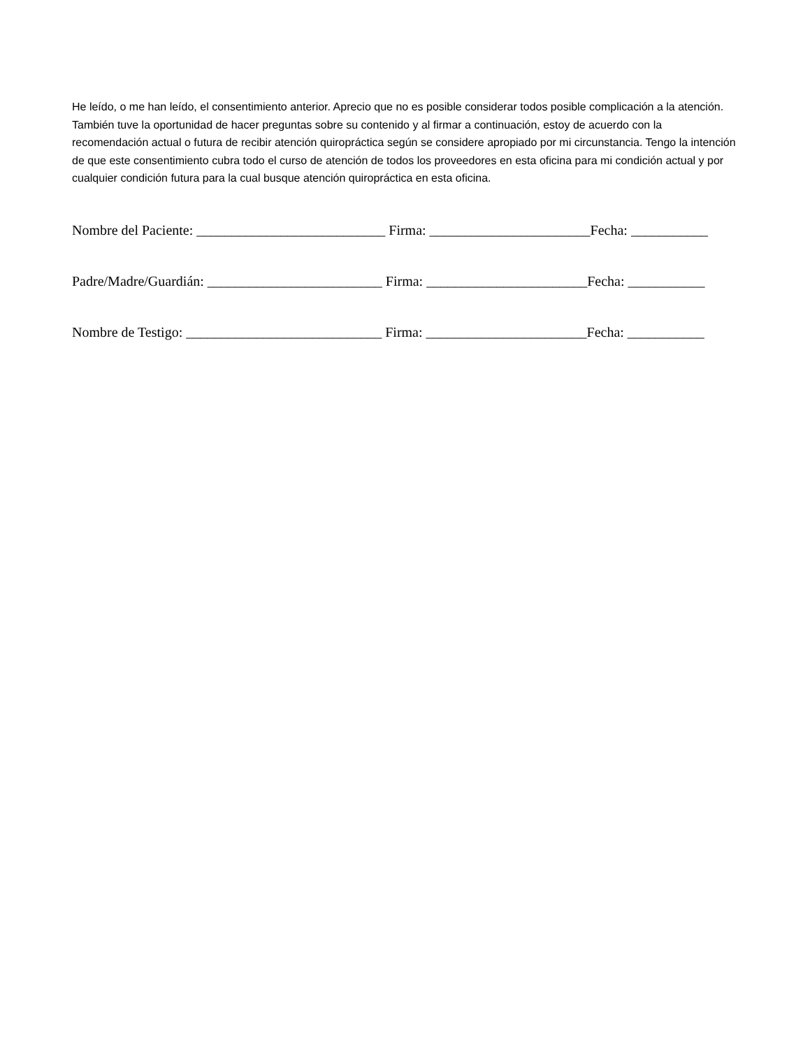He leído, o me han leído, el consentimiento anterior. Aprecio que no es posible considerar todos posible complicación a la atención. También tuve la oportunidad de hacer preguntas sobre su contenido y al firmar a continuación, estoy de acuerdo con la recomendación actual o futura de recibir atención quiropráctica según se considere apropiado por mi circunstancia. Tengo la intención de que este consentimiento cubra todo el curso de atención de todos los proveedores en esta oficina para mi condición actual y por cualquier condición futura para la cual busque atención quiropráctica en esta oficina.
Nombre del Paciente: ___________________________ Firma: _______________________Fecha: ___________
Padre/Madre/Guardián: _________________________ Firma: _______________________Fecha: ___________
Nombre de Testigo: ____________________________ Firma: _______________________Fecha: ___________